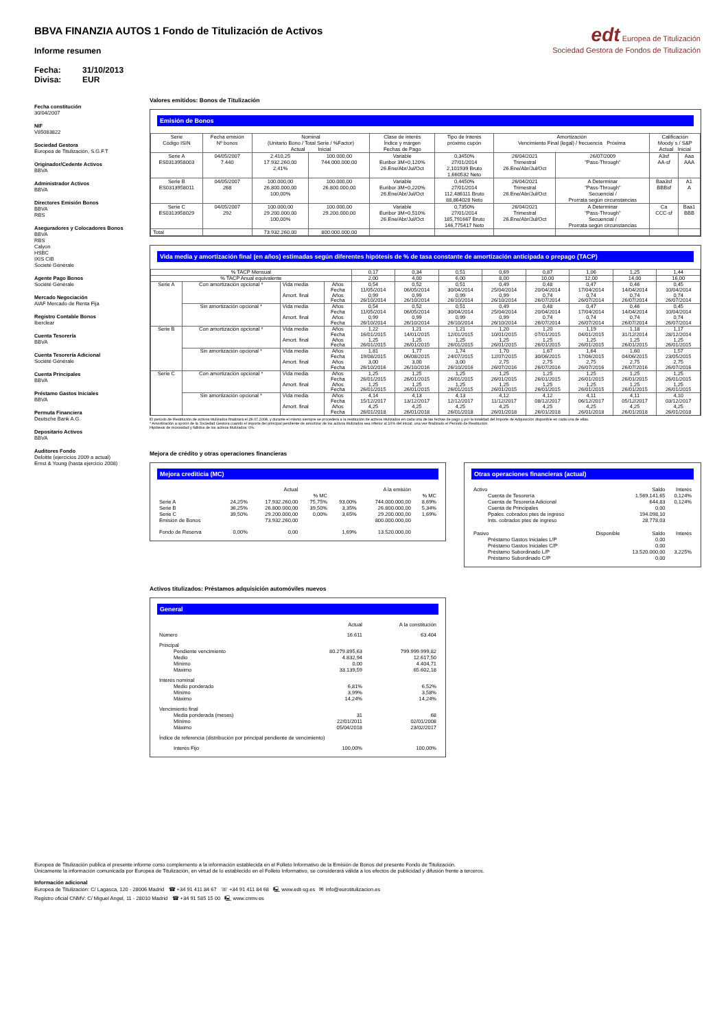BBVA FINANZIA AUTOS 1 Fondo de Titulización de Activos
Informe resumen
Fecha: 31/10/2013
Divisa: EUR
edt Europea de Titulización
Sociedad Gestora de Fondos de Titulización
Fecha constitución
30/04/2007
NIF
V85083822
Sociedad Gestora
Europea de Titulización, S.G.F.T
Originador/Cedente Activos
BBVA
Administrador Activos
BBVA
Directores Emisión Bonos
BBVA
RBS
Aseguradores y Colocadores Bonos
BBVA
RBS
Calyon
HSBC
IXIS CIB
Societé Générale
Agente Pago Bonos
Société Générale
Mercado Negociación
AIAF Mercado de Renta Fija
Registro Contable Bonos
Iberclear
Cuenta Tesorería
BBVA
Cuenta Tesorería Adicional
Société Générale
Cuenta Principales
BBVA
Préstamo Gastos Iniciales
BBVA
Permuta Financiera
Deutsche Bank A.G.
Depositario Activos
BBVA
Auditores Fondo
Deloitte (ejercicios 2009 a actual)
Ernst & Young (hasta ejercicio 2008)
Valores emitidos: Bonos de Titulización
Emisión de Bonos
| Serie Código ISIN | Fecha emisión Nº bonos | Nominal (Unitario Bono / Total Serie / %Factor) Actual Inicial | | Clase de interés Índice y márgen Fechas de Pago | Tipo de Interés próximo cupón | Amortización Vencimiento Final (legal) / frecuencia Próxima | | Calificación Moody´s / S&P Actual Inicial | |
| --- | --- | --- | --- | --- | --- | --- | --- | --- | --- |
| Serie A ES0313958003 | 04/05/2007 7.440 | 2.410,25 17.932.260,00 2,41% | 100.000,00 744.000.000,00 | Variable Euribor 3M+0,120% 26.Ene/Abr/Jul/Oct | 0,3450% 27/01/2014 2,101939 Bruto 1,660532 Neto | 26/04/2021 Trimestral 26.Ene/Abr/Jul/Oct | 26/07/2009 "Pass-Through" | A3sf AA-sf | Aaa AAA |
| Serie B ES0313958011 | 04/05/2007 268 | 100.000,00 26.800.000,00 100,00% | 100.000,00 26.800.000,00 | Variable Euribor 3M+0,220% 26.Ene/Abr/Jul/Oct | 0,4450% 27/01/2014 112,486111 Bruto 88,864028 Neto | 26/04/2021 Trimestral 26.Ene/Abr/Jul/Oct | A Determinar "Pass-Through" Secuencial / Prorrata según circunstancias | Baa3sf BBBsf | A1 A |
| Serie C ES0313958029 | 04/05/2007 292 | 100.000,00 29.200.000,00 100,00% | 100.000,00 29.200.000,00 | Variable Euribor 3M+0,510% 26.Ene/Abr/Jul/Oct | 0,7350% 27/01/2014 185,791667 Bruto 146,775417 Neto | 26/04/2021 Trimestral 26.Ene/Abr/Jul/Oct | A Determinar "Pass-Through" Secuencial / Prorrata según circunstancias | Ca CCC-sf | Baa1 BBB |
| Total | | 73.932.260,00 | 800.000.000,00 | | | | | | |
Vida media y amortización final (en años) estimadas según diferentes hipótesis de % de tasa constante de amortización anticipada o prepago (TACP)
| % TACP Mensual | | | | 0,17 | 0,34 | 0,51 | 0,69 | 0,87 | 1,06 | 1,25 | 1,44 |
| % TACP Anual equivalente | | | | 2,00 | 4,00 | 6,00 | 8,00 | 10,00 | 12,00 | 14,00 | 16,00 |
| Serie A | Con amortización opcional * | Vida media | Años | 0,54 | 0,52 | 0,51 | 0,49 | 0,48 | 0,47 | 0,46 | 0,45 |
| | | | Fecha | 11/05/2014 | 06/05/2014 | 30/04/2014 | 25/04/2014 | 20/04/2014 | 17/04/2014 | 14/04/2014 | 10/04/2014 |
| | | Amort. final | Años | 0,99 | 0,99 | 0,99 | 0,99 | 0,74 | 0,74 | 0,74 | 0,74 |
| | | | Fecha | 26/10/2014 | 26/10/2014 | 26/10/2014 | 26/10/2014 | 26/07/2014 | 26/07/2014 | 26/07/2014 | 26/07/2014 |
| | Sin amortización opcional * | Vida media | Años | 0,54 | 0,52 | 0,51 | 0,49 | 0,48 | 0,47 | 0,46 | 0,45 |
| | | | Fecha | 11/05/2014 | 06/05/2014 | 30/04/2014 | 25/04/2014 | 20/04/2014 | 17/04/2014 | 14/04/2014 | 10/04/2014 |
| | | Amort. final | Años | 0,99 | 0,99 | 0,99 | 0,99 | 0,74 | 0,74 | 0,74 | 0,74 |
| | | | Fecha | 26/10/2014 | 26/10/2014 | 26/10/2014 | 26/10/2014 | 26/07/2014 | 26/07/2014 | 26/07/2014 | 26/07/2014 |
| Serie B | Con amortización opcional * | Vida media | Años | 1,22 | 1,21 | 1,21 | 1,20 | 1,20 | 1,19 | 1,18 | 1,17 |
| | | | Fecha | 16/01/2015 | 14/01/2015 | 12/01/2015 | 10/01/2015 | 07/01/2015 | 04/01/2015 | 31/12/2014 | 28/12/2014 |
| | | Amort. final | Años | 1,25 | 1,25 | 1,25 | 1,25 | 1,25 | 1,25 | 1,25 | 1,25 |
| | | | Fecha | 26/01/2015 | 26/01/2015 | 26/01/2015 | 26/01/2015 | 26/01/2015 | 26/01/2015 | 26/01/2015 | 26/01/2015 |
| | Sin amortización opcional * | Vida media | Años | 1,81 | 1,77 | 1,74 | 1,70 | 1,67 | 1,64 | 1,60 | 1,57 |
| | | | Fecha | 19/08/2015 | 06/08/2015 | 24/07/2015 | 12/07/2015 | 30/06/2015 | 17/06/2015 | 04/06/2015 | 23/05/2015 |
| | | Amort. final | Años | 3,00 | 3,00 | 3,00 | 2,75 | 2,75 | 2,75 | 2,75 | 2,75 |
| | | | Fecha | 26/10/2016 | 26/10/2016 | 26/10/2016 | 26/07/2016 | 26/07/2016 | 26/07/2016 | 26/07/2016 | 26/07/2016 |
| Serie C | Con amortización opcional * | Vida media | Años | 1,25 | 1,25 | 1,25 | 1,25 | 1,25 | 1,25 | 1,25 | 1,25 |
| | | | Fecha | 26/01/2015 | 26/01/2015 | 26/01/2015 | 26/01/2015 | 26/01/2015 | 26/01/2015 | 26/01/2015 | 26/01/2015 |
| | | Amort. final | Años | 1,25 | 1,25 | 1,25 | 1,25 | 1,25 | 1,25 | 1,25 | 1,25 |
| | | | Fecha | 26/01/2015 | 26/01/2015 | 26/01/2015 | 26/01/2015 | 26/01/2015 | 26/01/2015 | 26/01/2015 | 26/01/2015 |
| | Sin amortización opcional * | Vida media | Años | 4,14 | 4,13 | 4,13 | 4,12 | 4,12 | 4,11 | 4,11 | 4,10 |
| | | | Fecha | 15/12/2017 | 13/12/2017 | 12/12/2017 | 11/12/2017 | 08/12/2017 | 06/12/2017 | 05/12/2017 | 03/12/2017 |
| | | Amort. final | Años | 4,25 | 4,25 | 4,25 | 4,25 | 4,25 | 4,25 | 4,25 | 4,25 |
| | | | Fecha | 26/01/2018 | 26/01/2018 | 26/01/2018 | 26/01/2018 | 26/01/2018 | 26/01/2018 | 26/01/2018 | 26/01/2018 |
El periodo de Restitución de activos titulizados finalizará el 28.07.2008, y durante el mismo siempre se procederá a la restitución de activos titulizados en cada una de las fechas de pago y por la totalidad del Importe de Adquisición disponible en cada una de ellas.
* Amortización a opción de la Sociedad Gestora cuando el importe del principal pendiente de amortizar de los activos titulizados sea inferior al 10% del inicial, una vez finalizado el Periodo de Restitución.
Hipótesis de morosidad y fallidos de los activos titulizados: 0%.
Mejora de crédito y otras operaciones financieras
Mejora crediticia (MC)
| | | Actual | | | A la emisión | |
| | | | % MC | | | % MC |
| Serie A | 24,25% | 17.932.260,00 | 75,75% | 93,00% | 744.000.000,00 | 8,69% |
| Serie B | 36,25% | 26.800.000,00 | 39,50% | 3,35% | 26.800.000,00 | 5,34% |
| Serie C | 39,50% | 29.200.000,00 | 0,00% | 3,65% | 29.200.000,00 | 1,69% |
| Emisión de Bonos | | 73.932.260,00 | | | 800.000.000,00 | |
| Fondo de Reserva | 0,00% | 0,00 | | 1,69% | 13.520.000,00 | |
Otras operaciones financieras (actual)
| Activo | | Saldo | Interés |
| Cuenta de Tesorería | | 1.569.141,65 | 0,124% |
| Cuenta de Tesorería Adicional | | 644,83 | 0,124% |
| Cuenta de Principales | | 0,00 | |
| Ppales. cobrados ptes de ingreso | | 194.098,10 | |
| Ints. cobrados ptes de ingreso | | 28.778,03 | |
| Pasivo | Disponible | Saldo | Interés |
| Préstamo Gastos Iniciales L/P | | 0,00 | |
| Préstamo Gastos Iniciales C/P | | 0,00 | |
| Préstamo Subordinado L/P | | 13.520.000,00 | 3,225% |
| Préstamo Subordinado C/P | | 0,00 | |
Activos titulizados: Préstamos adquisición automóviles nuevos
General
| | Actual | A la constitución |
| Número | 16.611 | 63.404 |
| Principal | | |
| Pendiente vencimiento | 80.279.895,63 | 799.999.999,82 |
| Medio | 4.832,94 | 12.617,50 |
| Mínimo | 0,00 | 4.404,71 |
| Máximo | 33.139,59 | 65.602,18 |
| Interés nominal | | |
| Medio ponderado | 6,81% | 6,52% |
| Mínimo | 3,99% | 3,58% |
| Máximo | 14,24% | 14,24% |
| Vencimiento final | | |
| Media ponderada (meses) | 31 | 68 |
| Mínimo | 22/01/2011 | 02/01/2008 |
| Máximo | 05/04/2018 | 23/02/2017 |
| Índice de referencia (distribución por principal pendiente de vencimiento) | | |
| Interés Fijo | 100,00% | 100,00% |
Europea de Titulización publica el presente informe como complemento a la información establecida en el Folleto Informativo de la Emisión de Bonos del presente Fondo de Titulización.
Únicamente la información comunicada por Europea de Titulización, en virtud de lo establecido en el Folleto Informativo, se considerará válida a los efectos de publicidad y difusión frente a terceros.
Información adicional
Europea de Titulización: C/ Lagasca, 120 - 28006 Madrid ☎ +34 91 411 84 67 ☏ +34 91 411 84 68 🖳 www.edt-sg.es ✉ info@eurotitulizacion.es
Registro oficial CNMV: C/ Miguel Angel, 11 - 28010 Madrid ☎ +34 91 585 15 00 🖳 www.cnmv.es